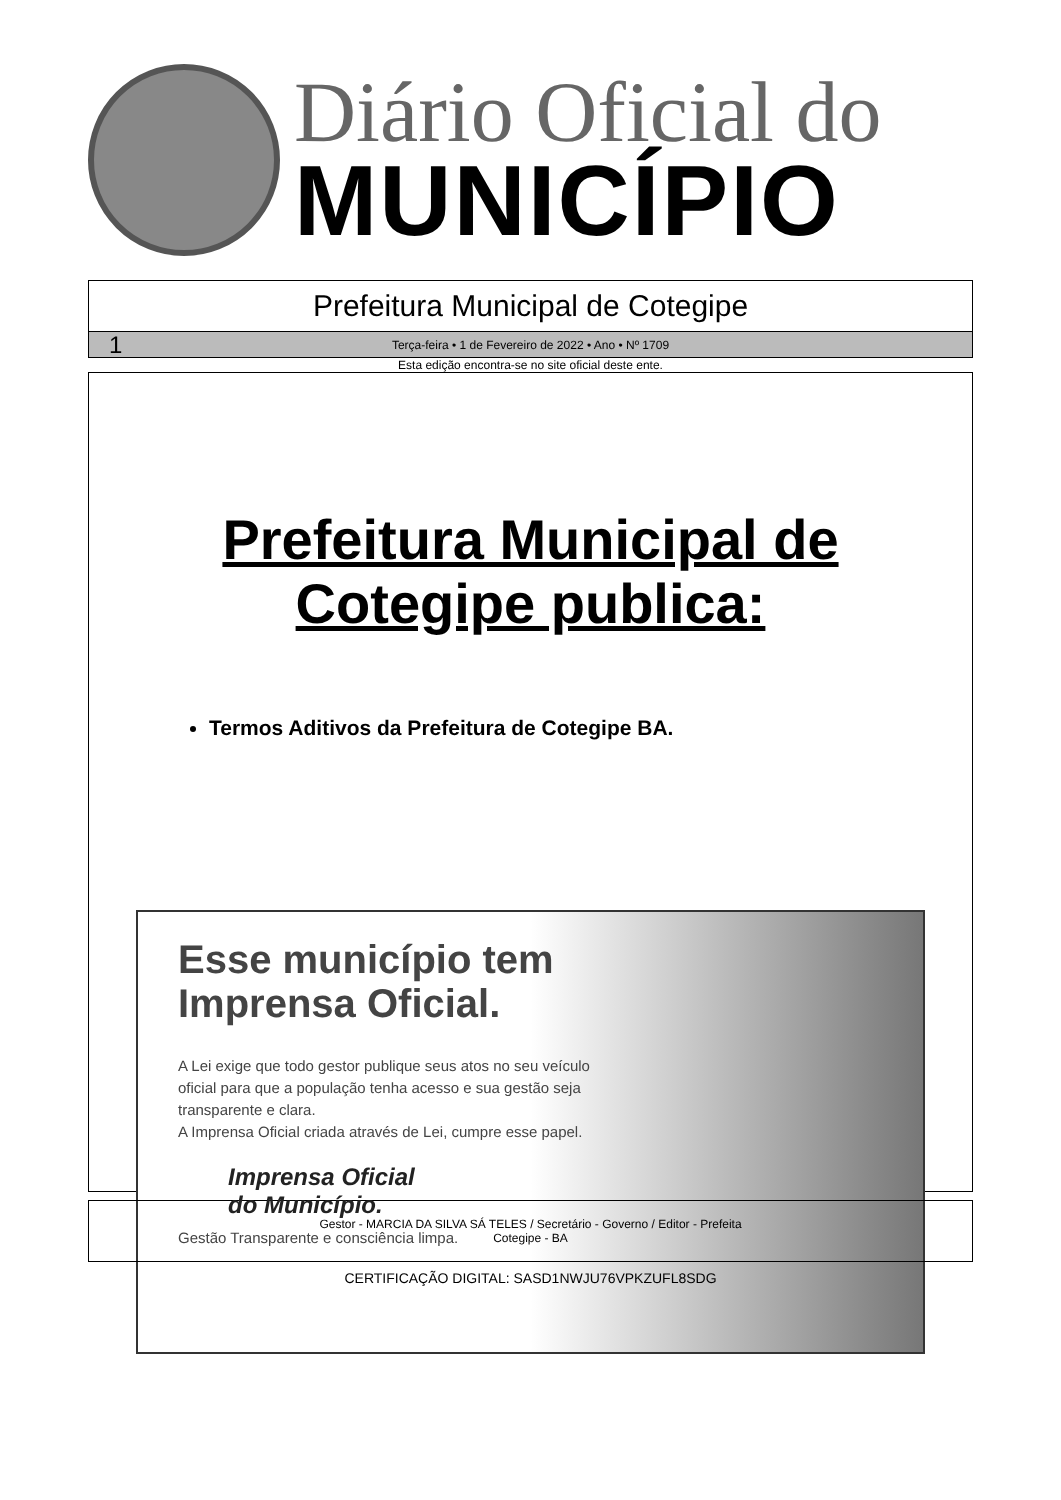Diário Oficial do
MUNICÍPIO
Prefeitura Municipal de Cotegipe
1 Terça-feira • 1 de Fevereiro de 2022 • Ano • Nº 1709
Esta edição encontra-se no site oficial deste ente.
Prefeitura Municipal de
Cotegipe publica:
Termos Aditivos da Prefeitura de Cotegipe BA.
Esse município tem Imprensa Oficial.
A Lei exige que todo gestor publique seus atos no seu veículo oficial para que a população tenha acesso e sua gestão seja transparente e clara.
A Imprensa Oficial criada através de Lei, cumpre esse papel.
Imprensa Oficial
do Município.
Gestão Transparente e consciência limpa.
Gestor - MARCIA DA SILVA SÁ TELES / Secretário - Governo / Editor - Prefeita
Cotegipe - BA
CERTIFICAÇÃO DIGITAL: SASD1NWJU76VPKZUFL8SDG